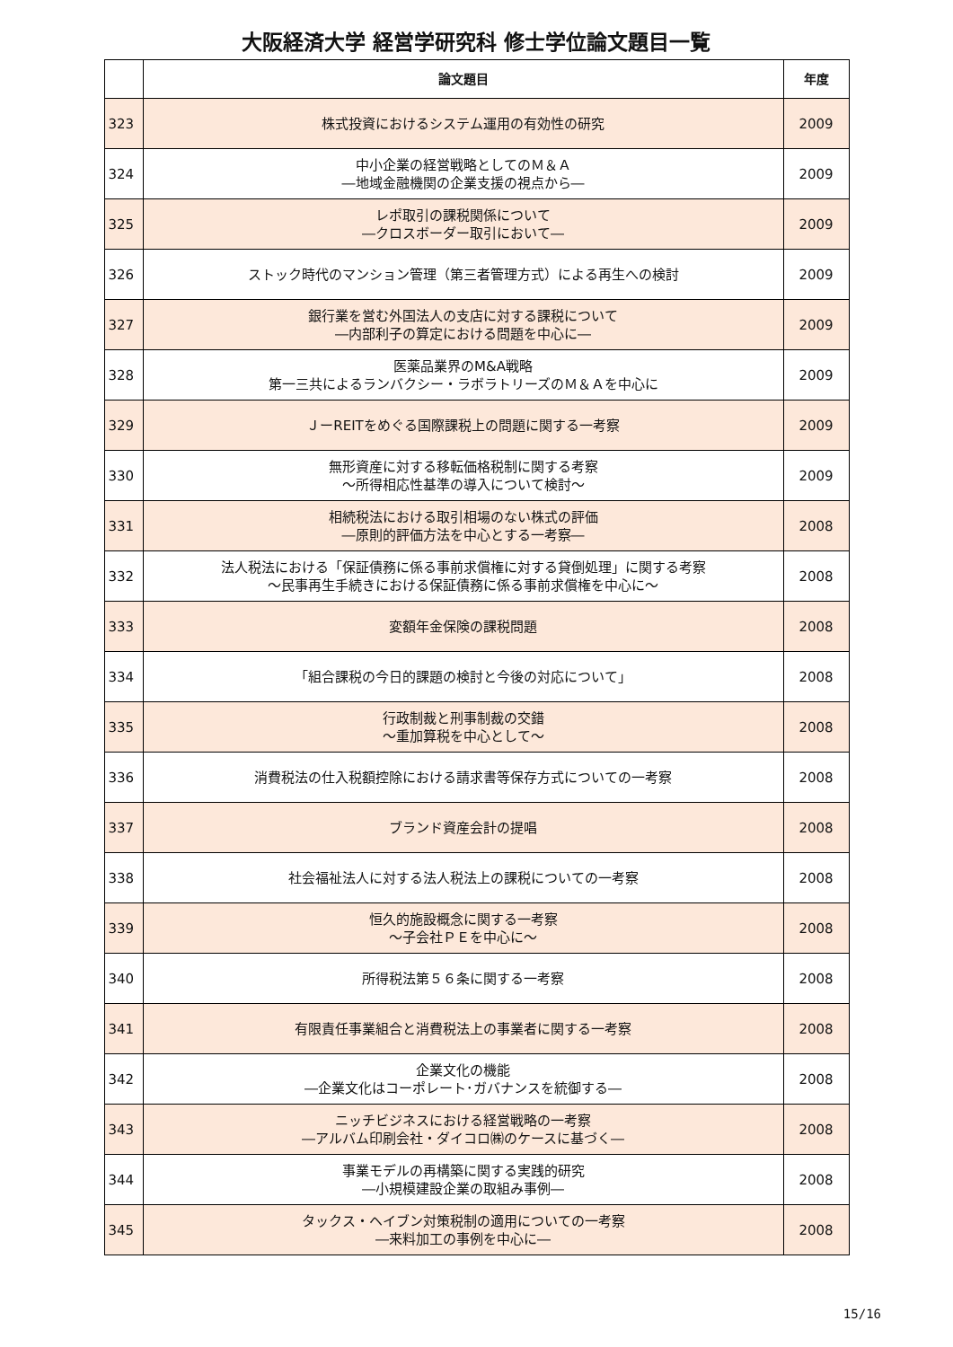大阪経済大学 経営学研究科 修士学位論文題目一覧
| | 論文題目 | 年度 |
| --- | --- | --- |
| 323 | 株式投資におけるシステム運用の有効性の研究 | 2009 |
| 324 | 中小企業の経営戦略としてのＭ＆Ａ ―地域金融機関の企業支援の視点から― | 2009 |
| 325 | レポ取引の課税関係について ―クロスボーダー取引において― | 2009 |
| 326 | ストック時代のマンション管理（第三者管理方式）による再生への検討 | 2009 |
| 327 | 銀行業を営む外国法人の支店に対する課税について ―内部利子の算定における問題を中心に― | 2009 |
| 328 | 医薬品業界のM&A戦略 第一三共によるランバクシー・ラボラトリーズのＭ＆Ａを中心に | 2009 |
| 329 | ＪーREITをめぐる国際課税上の問題に関する一考察 | 2009 |
| 330 | 無形資産に対する移転価格税制に関する考察 ～所得相応性基準の導入について検討～ | 2009 |
| 331 | 相続税法における取引相場のない株式の評価 ―原則的評価方法を中心とする一考察― | 2008 |
| 332 | 法人税法における「保証債務に係る事前求償権に対する貸倒処理」に関する考察 ～民事再生手続きにおける保証債務に係る事前求償権を中心に～ | 2008 |
| 333 | 変額年金保険の課税問題 | 2008 |
| 334 | 「組合課税の今日的課題の検討と今後の対応について」 | 2008 |
| 335 | 行政制裁と刑事制裁の交錯 ～重加算税を中心として～ | 2008 |
| 336 | 消費税法の仕入税額控除における請求書等保存方式についての一考察 | 2008 |
| 337 | ブランド資産会計の提唱 | 2008 |
| 338 | 社会福祉法人に対する法人税法上の課税についての一考察 | 2008 |
| 339 | 恒久的施設概念に関する一考察 ～子会社ＰＥを中心に～ | 2008 |
| 340 | 所得税法第５６条に関する一考察 | 2008 |
| 341 | 有限責任事業組合と消費税法上の事業者に関する一考察 | 2008 |
| 342 | 企業文化の機能 ―企業文化はコーポレート･ガバナンスを統御する― | 2008 |
| 343 | ニッチビジネスにおける経営戦略の一考察 ―アルバム印刷会社・ダイコロ㈱のケースに基づく― | 2008 |
| 344 | 事業モデルの再構築に関する実践的研究 ―小規模建設企業の取組み事例― | 2008 |
| 345 | タックス・ヘイブン対策税制の適用についての一考察 ―来料加工の事例を中心に― | 2008 |
15/16